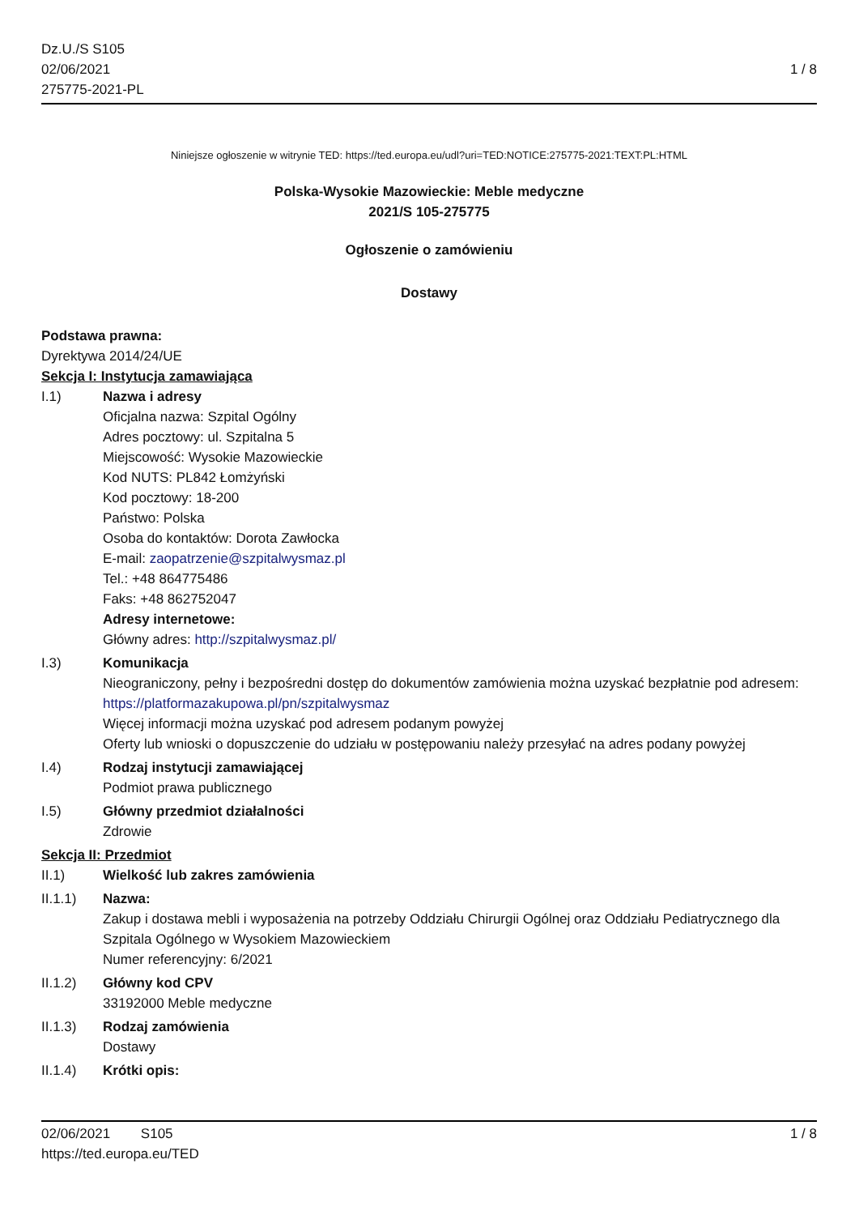Dz.U./S S105
02/06/2021
275775-2021-PL
1 / 8
Niniejsze ogłoszenie w witrynie TED: https://ted.europa.eu/udl?uri=TED:NOTICE:275775-2021:TEXT:PL:HTML
Polska-Wysokie Mazowieckie: Meble medyczne
2021/S 105-275775
Ogłoszenie o zamówieniu
Dostawy
Podstawa prawna:
Dyrektywa 2014/24/UE
Sekcja I: Instytucja zamawiająca
I.1) Nazwa i adresy
Oficjalna nazwa: Szpital Ogólny
Adres pocztowy: ul. Szpitalna 5
Miejscowość: Wysokie Mazowieckie
Kod NUTS: PL842 Łomżyński
Kod pocztowy: 18-200
Państwo: Polska
Osoba do kontaktów: Dorota Zawłocka
E-mail: zaopatrzenie@szpitalwysmaz.pl
Tel.: +48 864775486
Faks: +48 862752047
Adresy internetowe:
Główny adres: http://szpitalwysmaz.pl/
I.3) Komunikacja
Nieograniczony, pełny i bezpośredni dostęp do dokumentów zamówienia można uzyskać bezpłatnie pod adresem: https://platformazakupowa.pl/pn/szpitalwysmaz
Więcej informacji można uzyskać pod adresem podanym powyżej
Oferty lub wnioski o dopuszczenie do udziału w postępowaniu należy przesyłać na adres podany powyżej
I.4) Rodzaj instytucji zamawiającej
Podmiot prawa publicznego
I.5) Główny przedmiot działalności
Zdrowie
Sekcja II: Przedmiot
II.1) Wielkość lub zakres zamówienia
II.1.1) Nazwa:
Zakup i dostawa mebli i wyposażenia na potrzeby Oddziału Chirurgii Ogólnej oraz Oddziału Pediatrycznego dla Szpitala Ogólnego w Wysokiem Mazowieckiem
Numer referencyjny: 6/2021
II.1.2) Główny kod CPV
33192000 Meble medyczne
II.1.3) Rodzaj zamówienia
Dostawy
II.1.4) Krótki opis:
02/06/2021 S105 1 / 8
https://ted.europa.eu/TED